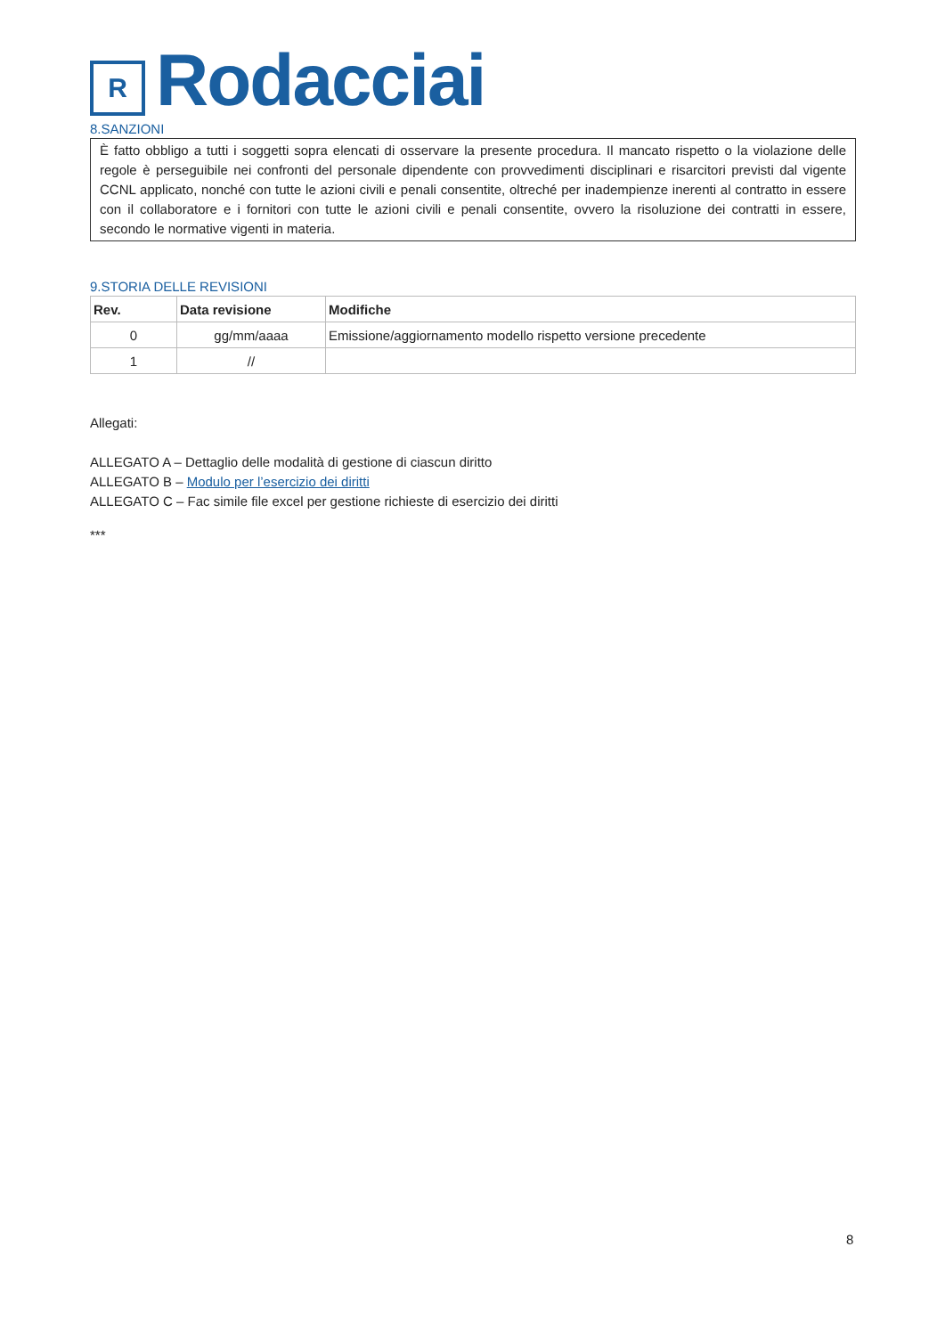R
Rodacciai
8.SANZIONI
È fatto obbligo a tutti i soggetti sopra elencati di osservare la presente procedura. Il mancato rispetto o la violazione delle regole è perseguibile nei confronti del personale dipendente con provvedimenti disciplinari e risarcitori previsti dal vigente CCNL applicato, nonché con tutte le azioni civili e penali consentite, oltreché per inadempienze inerenti al contratto in essere con il collaboratore e i fornitori con tutte le azioni civili e penali consentite, ovvero la risoluzione dei contratti in essere, secondo le normative vigenti in materia.
9.STORIA DELLE REVISIONI
| Rev. | Data revisione | Modifiche |
| --- | --- | --- |
| 0 | gg/mm/aaaa | Emissione/aggiornamento modello rispetto versione precedente |
| 1 | // | |
Allegati:
ALLEGATO A – Dettaglio delle modalità di gestione di ciascun diritto
ALLEGATO B – Modulo per l’esercizio dei diritti
ALLEGATO C – Fac simile file excel per gestione richieste di esercizio dei diritti
***
8